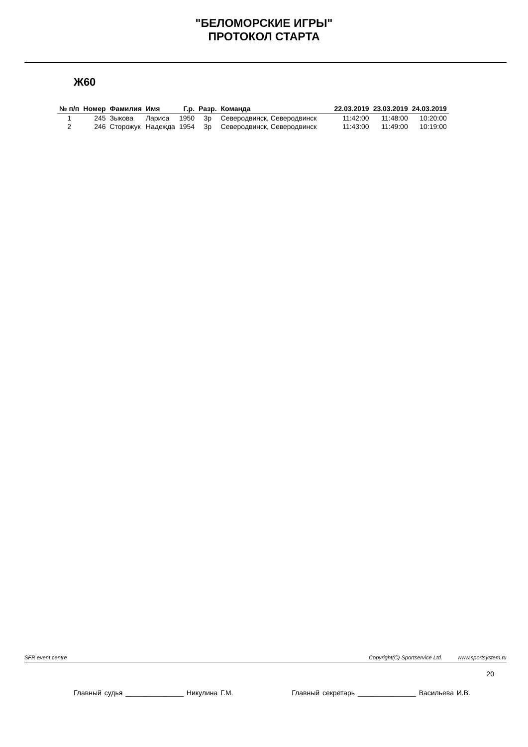"БЕЛОМОРСКИЕ ИГРЫ"
ПРОТОКОЛ СТАРТА
Ж60
| № п/п | Номер | Фамилия | Имя | Г.р. | Разр. | Команда | 22.03.2019 | 23.03.2019 | 24.03.2019 |
| --- | --- | --- | --- | --- | --- | --- | --- | --- | --- |
| 1 | 245 | Зыкова | Лариса | 1950 | 3р | Северодвинск, Северодвинск | 11:42:00 | 11:48:00 | 10:20:00 |
| 2 | 246 | Сторожук | Надежда | 1954 | 3р | Северодвинск, Северодвинск | 11:43:00 | 11:49:00 | 10:19:00 |
SFR event centre Copyright(C) Sportservice Ltd. www.sportsystem.ru
20
Главный судья _______________ Никулина Г.М. Главный секретарь _______________ Васильева И.В.